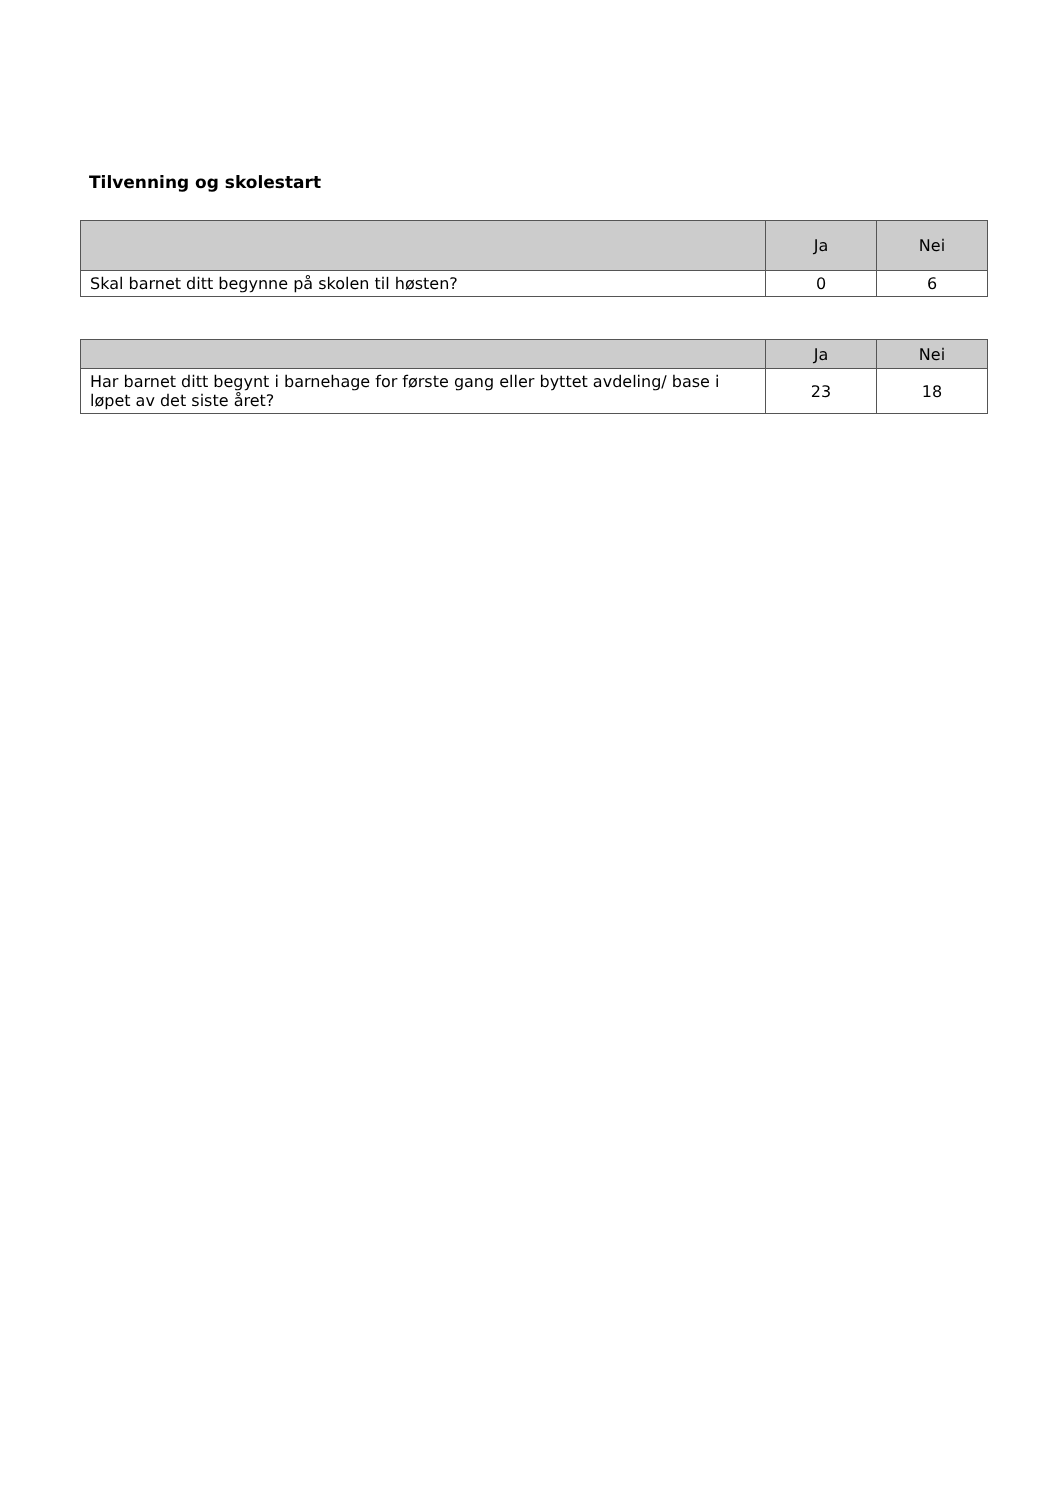Tilvenning og skolestart
| | Ja | Nei |
| --- | --- | --- |
| Skal barnet ditt begynne på skolen til høsten? | 0 | 6 |
| | Ja | Nei |
| --- | --- | --- |
| Har barnet ditt begynt i barnehage for første gang eller byttet avdeling/ base i løpet av det siste året? | 23 | 18 |